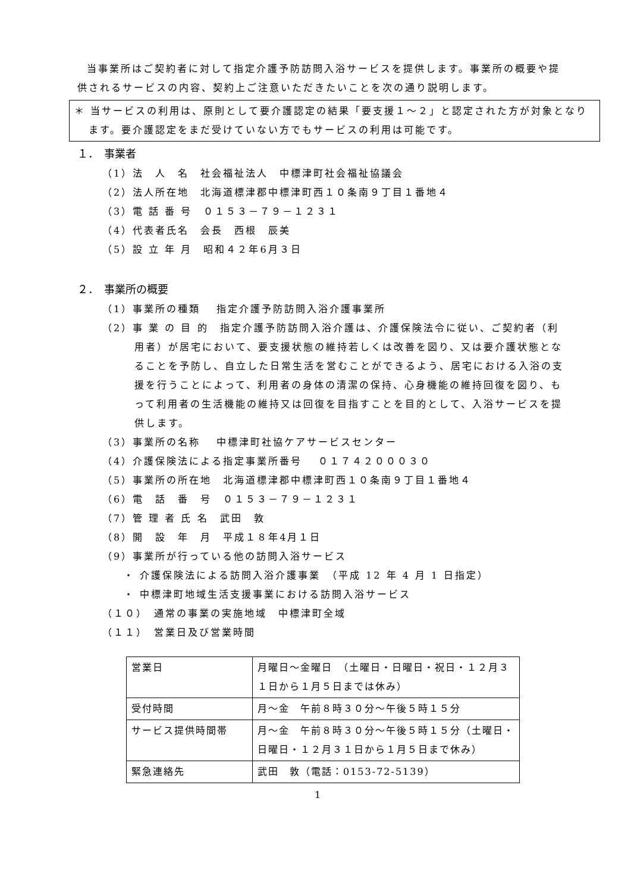当事業所はご契約者に対して指定介護予防訪問入浴サービスを提供します。事業所の概要や提供されるサービスの内容、契約上ご注意いただきたいことを次の通り説明します。
＊ 当サービスの利用は、原則として要介護認定の結果「要支援１～２」と認定された方が対象となります。要介護認定をまだ受けていない方でもサービスの利用は可能です。
１．　事業者
（1）法　人　名　社会福祉法人　中標津町社会福祉協議会
（2）法人所在地　北海道標津郡中標津町西１０条南９丁目１番地４
（3）電 話 番 号　０１５３－７９－１２３１
（4）代表者氏名　会長　西根　辰美
（5）設 立 年 月　昭和４２年6月３日
２．　事業所の概要
（1）事業所の種類　 指定介護予防訪問入浴介護事業所
（2）事 業 の 目 的　指定介護予防訪問入浴介護は、介護保険法令に従い、ご契約者（利用者）が居宅において、要支援状態の維持若しくは改善を図り、又は要介護状態となることを予防し、自立した日常生活を営むことができるよう、居宅における入浴の支援を行うことによって、利用者の身体の清潔の保持、心身機能の維持回復を図り、もって利用者の生活機能の維持又は回復を目指すことを目的として、入浴サービスを提供します。
（3）事業所の名称　 中標津町社協ケアサービスセンター
（4）介護保険法による指定事業所番号　 ０１７４２０００３０
（5）事業所の所在地　北海道標津郡中標津町西１０条南９丁目１番地４
（6）電　話　番　号　０１５３－７９－１２３１
（7）管 理 者 氏 名　武田　敦
（8）開　設　年　月　平成１８年4月１日
（9）事業所が行っている他の訪問入浴サービス
・ 介護保険法による訪問入浴介護事業　（平成 12 年 4 月 1 日指定）
・ 中標津町地域生活支援事業における訪問入浴サービス
（１０）　通常の事業の実施地域　中標津町全域
（１１）　営業日及び営業時間
| 営業日 | 月曜日～金曜日 （土曜日・日曜日・祝日・１２月３１日から１月５日までは休み） |
| 受付時間 | 月～金 午前８時３０分～午後５時１５分 |
| サービス提供時間帯 | 月～金 午前８時３０分～午後５時１５分（土曜日・日曜日・１２月３１日から１月５日まで休み） |
| 緊急連絡先 | 武田 敦（電話：0153-72-5139） |
1